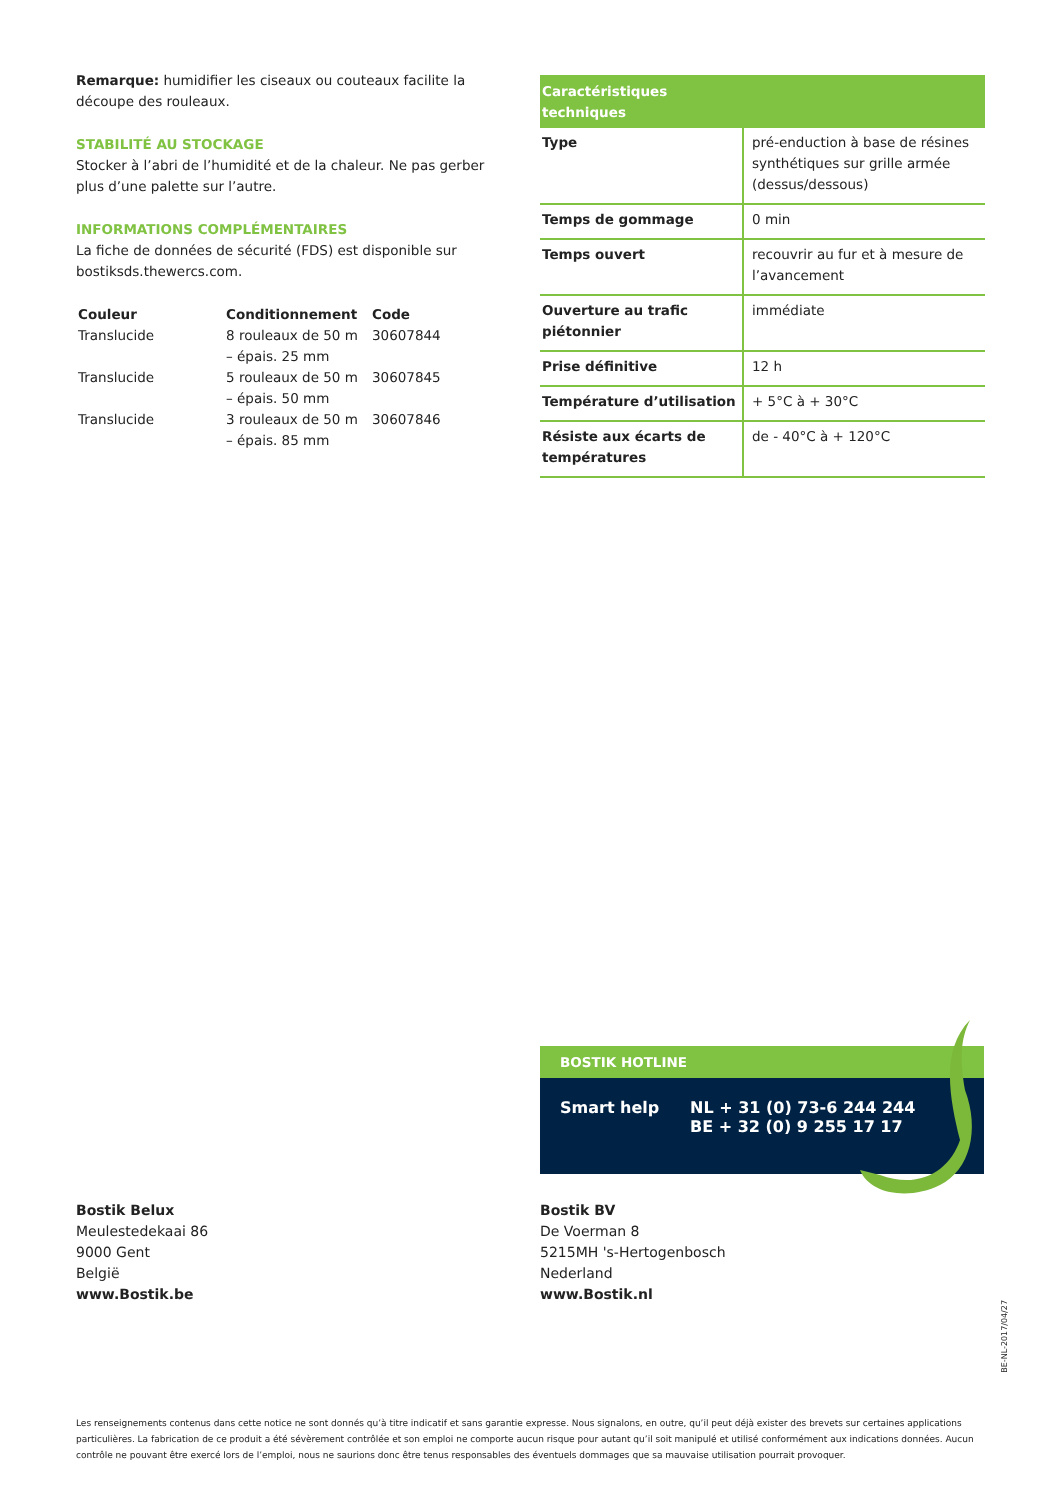Remarque: humidifier les ciseaux ou couteaux facilite la découpe des rouleaux.
STABILITÉ AU STOCKAGE
Stocker à l’abri de l’humidité et de la chaleur. Ne pas gerber plus d’une palette sur l’autre.
INFORMATIONS COMPLÉMENTAIRES
La fiche de données de sécurité (FDS) est disponible sur bostiksds.thewercs.com.
| Couleur | Conditionnement | Code |
| --- | --- | --- |
| Translucide | 8 rouleaux de 50 m – épais. 25 mm | 30607844 |
| Translucide | 5 rouleaux de 50 m – épais. 50 mm | 30607845 |
| Translucide | 3 rouleaux de 50 m – épais. 85 mm | 30607846 |
| Caractéristiques techniques | |
| --- | --- |
| Type | pré-enduction à base de résines synthétiques sur grille armée (dessus/dessous) |
| Temps de gommage | 0 min |
| Temps ouvert | recouvrir au fur et à mesure de l’avancement |
| Ouverture au trafic piétonnier | immédiate |
| Prise définitive | 12 h |
| Température d’utilisation | + 5°C à + 30°C |
| Résiste aux écarts de températures | de - 40°C à + 120°C |
BOSTIK HOTLINE
Smart help NL + 31 (0) 73-6 244 244
BE + 32 (0) 9 255 17 17
Bostik Belux
Meulestedekaai 86
9000 Gent
België
www.Bostik.be
Bostik BV
De Voerman 8
5215MH 's-Hertogenbosch
Nederland
www.Bostik.nl
BE-NL-2017/04/27
Les renseignements contenus dans cette notice ne sont donnés qu’à titre indicatif et sans garantie expresse. Nous signalons, en outre, qu’il peut déjà exister des brevets sur certaines applications particulières. La fabrication de ce produit a été sévèrement contrôlée et son emploi ne comporte aucun risque pour autant qu’il soit manipulé et utilisé conformément aux indications données. Aucun contrôle ne pouvant être exercé lors de l’emploi, nous ne saurions donc être tenus responsables des éventuels dommages que sa mauvaise utilisation pourrait provoquer.